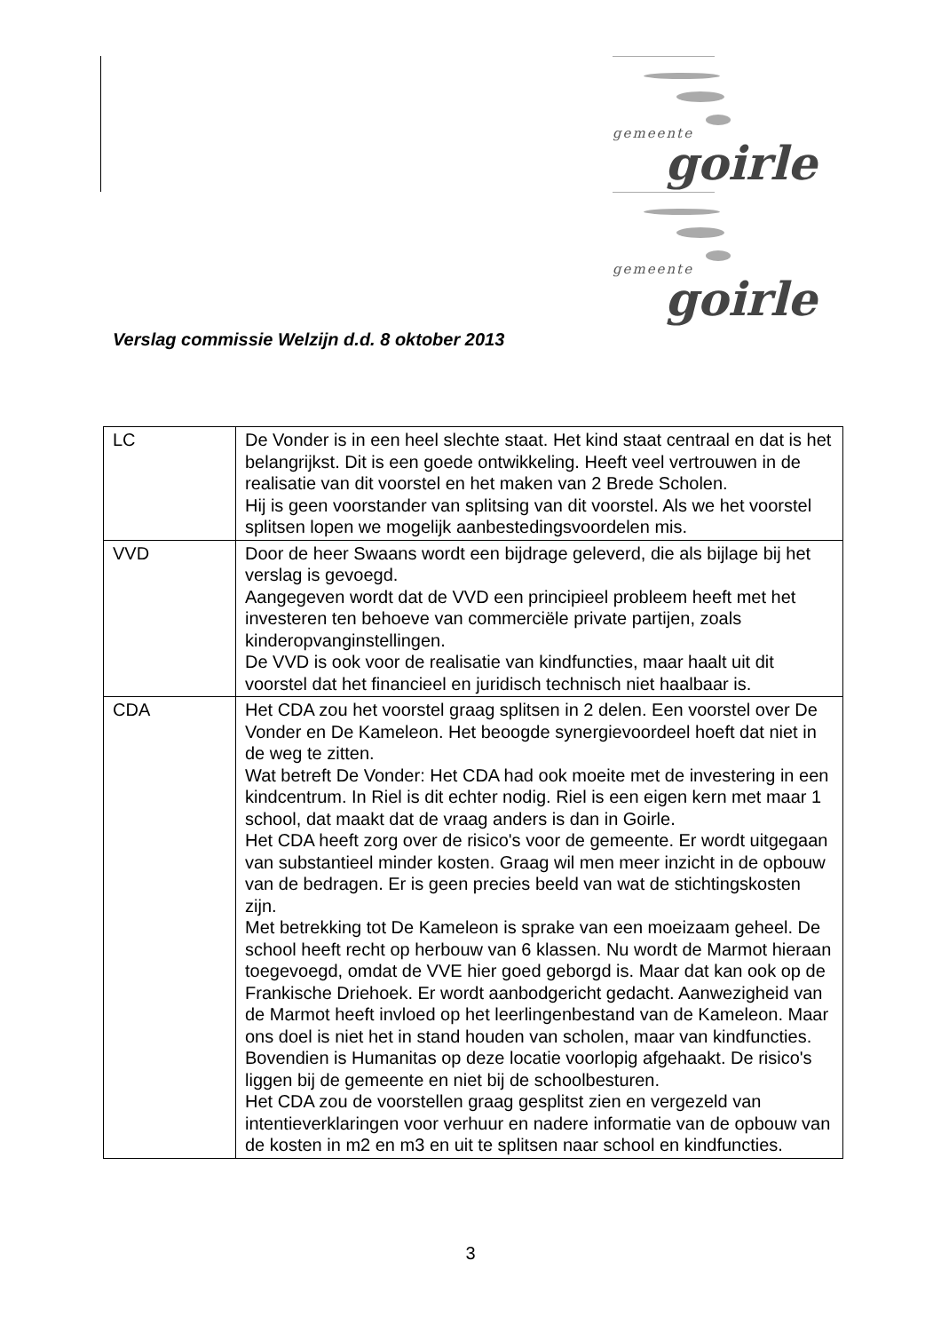gemeente
goirle
gemeente
goirle
Verslag commissie Welzijn d.d. 8 oktober 2013
| LC | De Vonder is in een heel slechte staat. Het kind staat centraal en dat is het belangrijkst. Dit is een goede ontwikkeling. Heeft veel vertrouwen in de realisatie van dit voorstel en het maken van 2 Brede Scholen. Hij is geen voorstander van splitsing van dit voorstel. Als we het voorstel splitsen lopen we mogelijk aanbestedingsvoordelen mis. |
| VVD | Door de heer Swaans wordt een bijdrage geleverd, die als bijlage bij het verslag is gevoegd. Aangegeven wordt dat de VVD een principieel probleem heeft met het investeren ten behoeve van commerciële private partijen, zoals kinderopvanginstellingen. De VVD is ook voor de realisatie van kindfuncties, maar haalt uit dit voorstel dat het financieel en juridisch technisch niet haalbaar is. |
| CDA | Het CDA zou het voorstel graag splitsen in 2 delen. Een voorstel over De Vonder en De Kameleon. Het beoogde synergievoordeel hoeft dat niet in de weg te zitten. Wat betreft De Vonder: Het CDA had ook moeite met de investering in een kindcentrum. In Riel is dit echter nodig. Riel is een eigen kern met maar 1 school, dat maakt dat de vraag anders is dan in Goirle. Het CDA heeft zorg over de risico's voor de gemeente. Er wordt uitgegaan van substantieel minder kosten. Graag wil men meer inzicht in de opbouw van de bedragen. Er is geen precies beeld van wat de stichtingskosten zijn. Met betrekking tot De Kameleon is sprake van een moeizaam geheel. De school heeft recht op herbouw van 6 klassen. Nu wordt de Marmot hieraan toegevoegd, omdat de VVE hier goed geborgd is. Maar dat kan ook op de Frankische Driehoek. Er wordt aanbodgericht gedacht. Aanwezigheid van de Marmot heeft invloed op het leerlingenbestand van de Kameleon. Maar ons doel is niet het in stand houden van scholen, maar van kindfuncties. Bovendien is Humanitas op deze locatie voorlopig afgehaakt. De risico's liggen bij de gemeente en niet bij de schoolbesturen. Het CDA zou de voorstellen graag gesplitst zien en vergezeld van intentieverklaringen voor verhuur en nadere informatie van de opbouw van de kosten in m2 en m3 en uit te splitsen naar school en kindfuncties. |
3